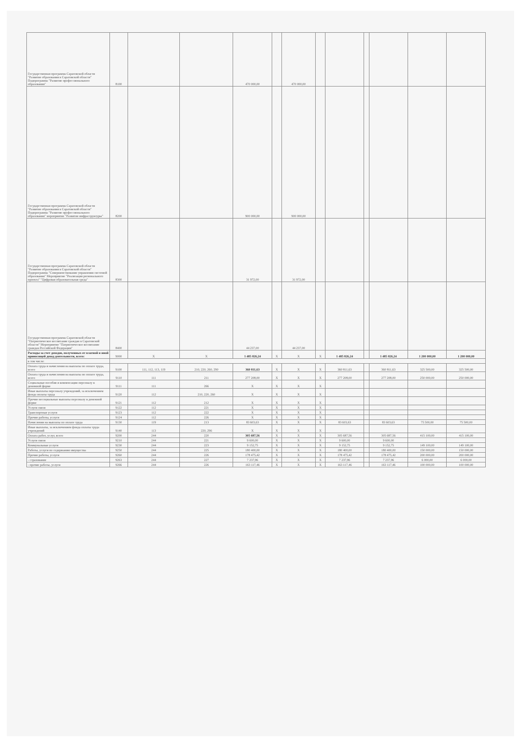| Государственная программа Саратовской области "Развитие образования в Саратовской области" Подпрограмма "Развитие профессионального образования" | 8100 | | | 470 000,00 | | 470 000,00 | | | | | | |
| Государственная программа Саратовской области "Развитие образования в Саратовской области" Подпрограмма "Развитие профессионального образования" мероприятие "Развитие инфраструктуры" | 8200 | | | 900 000,00 | | 900 000,00 | | | | | | |
| Государственная программа Саратовской области "Развитие образования в Саратовской области" Подпрограмма "Совершенствование управления системой образования" Мероприятие "Реализация регионального проекта" "Цифровая образовательная среда" | 8300 | | | 31 972,00 | | 31 972,00 | | | | | | |
| Государственная программа Саратовской области "Патриотическое воспитание граждан в Саратовской области" Мероприятие "Патриотическое воспитание граждан Российской Федерации" | 8400 | | | 44 237,00 | | 44 237,00 | | | | | | |
| Расходы за счет доходов, полученных от платной и иной приносящей доход деятельности, всего: | 9000 | X | X | 1 485 826,24 | X | X | X | 1 485 826,24 | | 1 485 826,24 | 1 200 000,00 | 1 200 000,00 |
| в том числе: | | | | | | | | | | | | |
| Оплата труда и начисления на выплаты по оплате труда, всего | 9100 | 111, 112, 113, 119 | 210, 220, 260, 290 | 360 811,63 | X | X | X | 360 811,63 | | 360 811,63 | 325 500,00 | 325 500,00 |
| Оплата труда и начисления на выплаты по оплате труда, всего | 9110 | 111 | 211 | 277 208,00 | X | X | X | 277 208,00 | | 277 208,00 | 250 000,00 | 250 000,00 |
| Социальные пособия и компенсации персоналу в денежной форме | 9111 | 111 | 266 | X | X | X | X | | | | | |
| Иные выплаты персоналу учреждений, за исключением фонда оплаты труда | 9120 | 112 | 210, 220, 260 | X | X | X | X | | | | | |
| Прочие несоциальные выплаты персоналу в денежной форме | 9121 | 112 | 212 | X | X | X | X | | | | | |
| Услуги связи | 9122 | 112 | 221 | X | X | X | X | | | | | |
| Транспортные услуги | 9123 | 112 | 222 | X | X | X | X | | | | | |
| Прочие работы, услуги | 9124 | 112 | 226 | X | X | X | X | | | | | |
| Начисления на выплаты по оплате труда | 9130 | 119 | 213 | 83 603,63 | X | X | X | 83 603,63 | | 83 603,63 | 75 500,00 | 75 500,00 |
| Иные выплаты, за исключением фонда оплаты труда учреждений | 9140 | 113 | 220, 296 | X | X | X | X | | | | | |
| Оплата работ, услуг, всего | 9200 | 244 | 220 | 305 687,56 | X | X | X | 305 687,56 | | 305 687,56 | 415 100,00 | 415 100,00 |
| Услуги связи | 9210 | 244 | 221 | 9 600,00 | X | X | X | 9 600,00 | | 9 600,00 | | |
| Коммунальные услуги | 9230 | 244 | 223 | 9 152,75 | X | X | X | 9 152,75 | | 9 152,75 | 149 100,00 | 149 100,00 |
| Работы, услуги по содержанию имущества | 9250 | 244 | 225 | 180 400,00 | X | X | X | 180 400,00 | | 180 400,00 | 150 000,00 | 150 000,00 |
| Прочие работы, услуги | 9260 | 244 | 226 | 178 475,42 | X | X | X | 178 475,42 | | 178 475,42 | 200 000,00 | 200 000,00 |
| - страхование | 9263 | 244 | 227 | 7 237,96 | X | X | X | 7 237,96 | | 7 237,96 | 6 000,00 | 6 000,00 |
| - прочие работы, услуги | 9266 | 244 | 226 | 163 117,46 | X | X | X | 163 117,46 | | 163 117,46 | 100 000,00 | 100 000,00 |